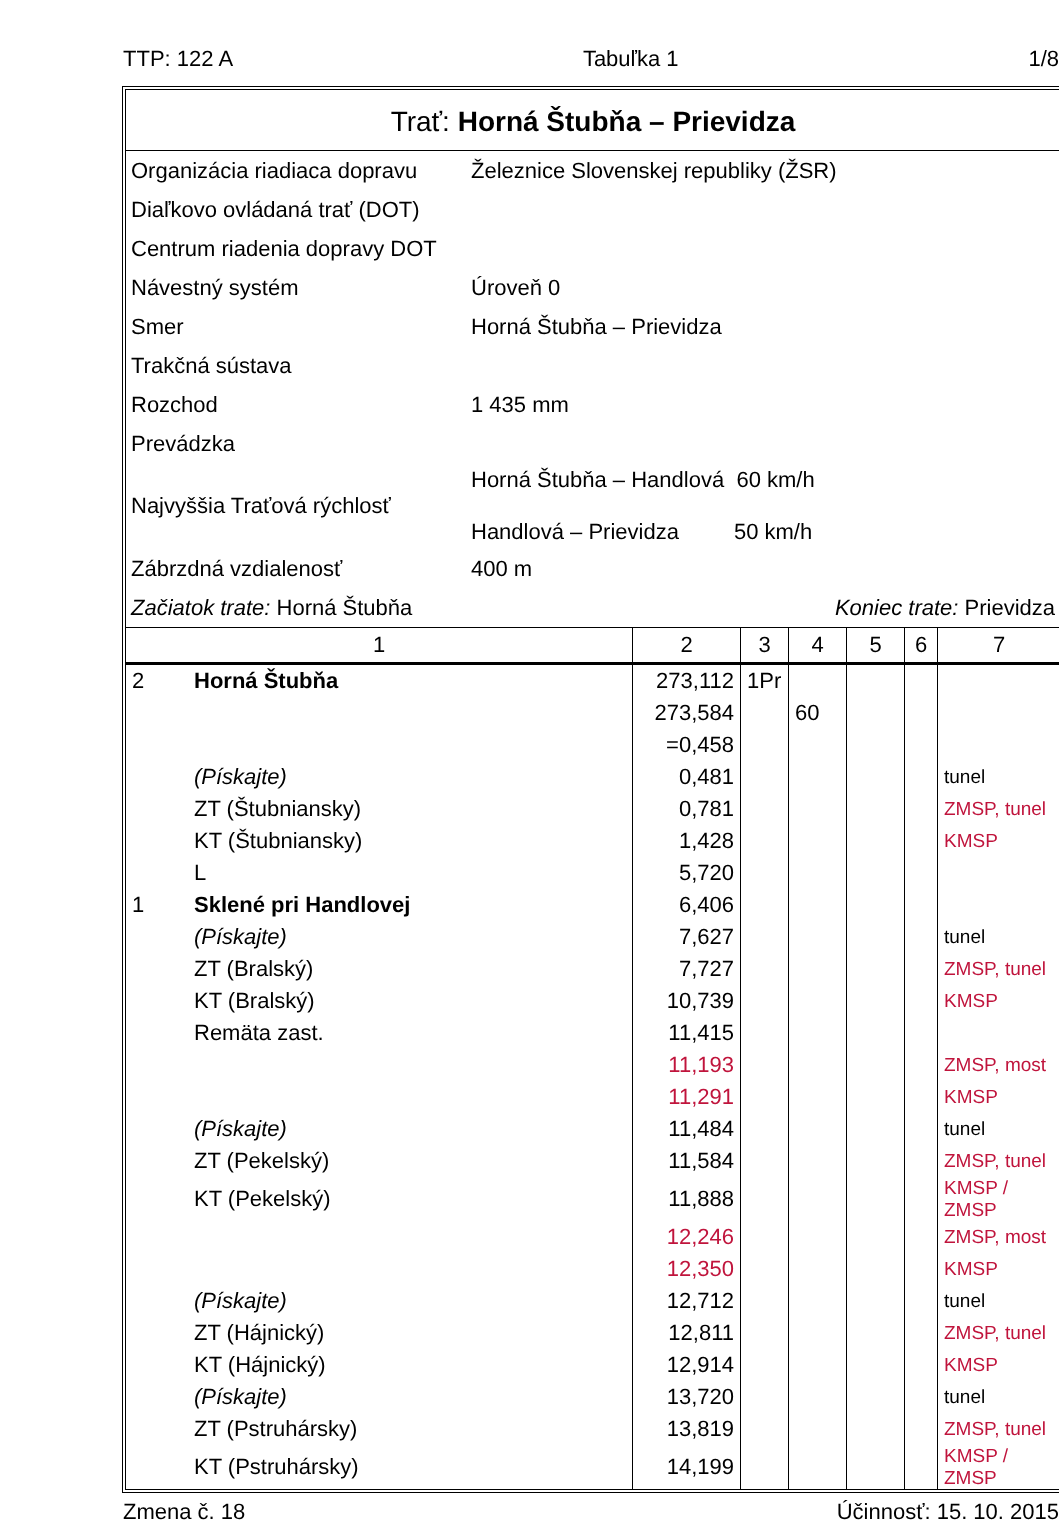TTP: 122 A Tabuľka 1 1/8
Trať: Horná Štubňa – Prievidza
| Organizácia riadiaca dopravu | Železnice Slovenskej republiky (ŽSR) |
| Diaľkovo ovládaná trať (DOT) | |
| Centrum riadenia dopravy DOT | |
| Návestný systém | Úroveň 0 |
| Smer | Horná Štubňa – Prievidza |
| Trakčná sústava | |
| Rozchod | 1 435 mm |
| Prevádzka | |
| Najvyššia Traťová rýchlosť | Horná Štubňa – Handlová 60 km/h Handlová – Prievidza 50 km/h |
| Zábrzdná vzdialenosť | 400 m |
| Začiatok trate: Horná Štubňa | Koniec trate: Prievidza |
| 1 | | 2 | 3 | 4 | 5 | 6 | 7 |
| --- | --- | --- | --- | --- | --- | --- | --- |
| 2 | Horná Štubňa | 273,112 | 1Pr | | | | |
| | | 273,584 | | 60 | | | |
| | | =0,458 | | | | | |
| | (Pískajte) | 0,481 | | | | | tunel |
| | ZT (Štubniansky) | 0,781 | | | | | ZMSP, tunel |
| | KT (Štubniansky) | 1,428 | | | | | KMSP |
| | L | 5,720 | | | | | |
| 1 | Sklené pri Handlovej | 6,406 | | | | | |
| | (Pískajte) | 7,627 | | | | | tunel |
| | ZT (Bralský) | 7,727 | | | | | ZMSP, tunel |
| | KT (Bralský) | 10,739 | | | | | KMSP |
| | Remäta zast. | 11,415 | | | | | |
| | | 11,193 | | | | | ZMSP, most |
| | | 11,291 | | | | | KMSP |
| | (Pískajte) | 11,484 | | | | | tunel |
| | ZT (Pekelský) | 11,584 | | | | | ZMSP, tunel |
| | KT (Pekelský) | 11,888 | | | | | KMSP / ZMSP |
| | | 12,246 | | | | | ZMSP, most |
| | | 12,350 | | | | | KMSP |
| | (Pískajte) | 12,712 | | | | | tunel |
| | ZT (Hájnický) | 12,811 | | | | | ZMSP, tunel |
| | KT (Hájnický) | 12,914 | | | | | KMSP |
| | (Pískajte) | 13,720 | | | | | tunel |
| | ZT (Pstruhársky) | 13,819 | | | | | ZMSP, tunel |
| | KT (Pstruhársky) | 14,199 | | | | | KMSP / ZMSP |
Zmena č. 18 Účinnosť: 15. 10. 2015